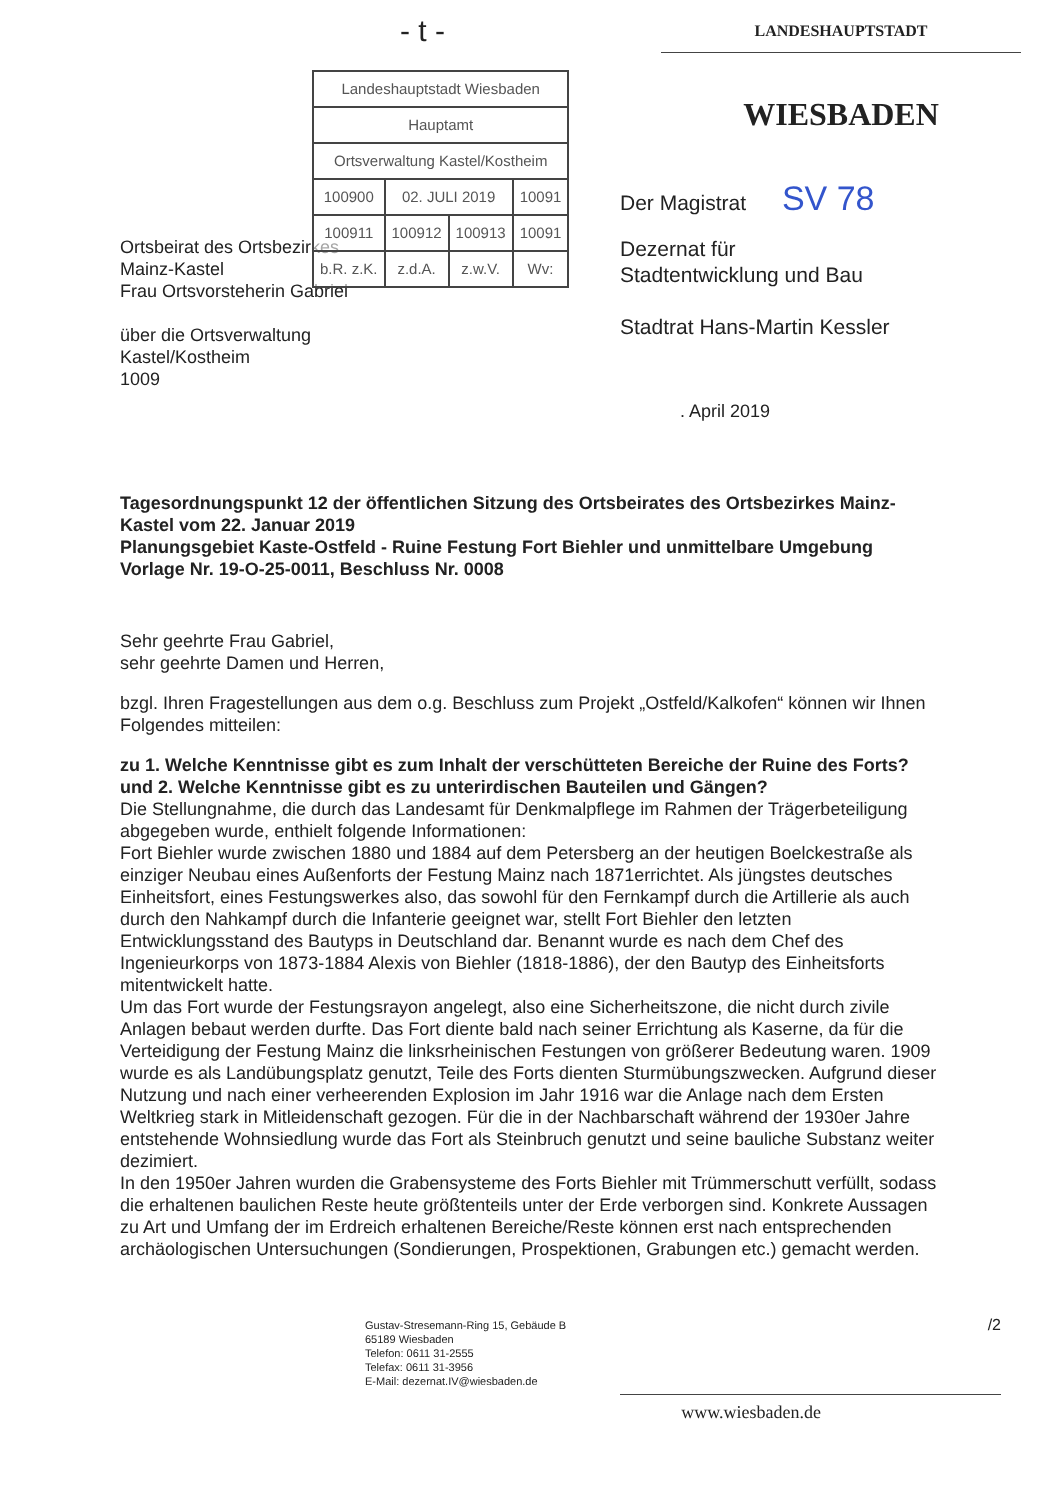- t -
LANDESHAUPTSTADT
WIESBADEN
| Landeshauptstadt Wiesbaden | | | |
| Hauptamt | | | |
| Ortsverwaltung Kastel/Kostheim | | | |
| 100900 | 02. JULI 2019 | | 10091 |
| 100911 | 100912 | 100913 | 10091 |
| b.R. z.K. | z.d.A. | z.w.V. | Wv: |
Der Magistrat SV 78
Ortsbeirat des Ortsbezirkes
Mainz-Kastel
Frau Ortsvorsteherin Gabriel
über die Ortsverwaltung
Kastel/Kostheim
1009
Dezernat für
Stadtentwicklung und Bau
Stadtrat Hans-Martin Kessler
. April 2019
Tagesordnungspunkt 12 der öffentlichen Sitzung des Ortsbeirates des Ortsbezirkes Mainz-Kastel vom 22. Januar 2019
Planungsgebiet Kaste-Ostfeld - Ruine Festung Fort Biehler und unmittelbare Umgebung
Vorlage Nr. 19-O-25-0011, Beschluss Nr. 0008
Sehr geehrte Frau Gabriel,
sehr geehrte Damen und Herren,
bzgl. Ihren Fragestellungen aus dem o.g. Beschluss zum Projekt „Ostfeld/Kalkofen“ können wir Ihnen Folgendes mitteilen:
zu 1. Welche Kenntnisse gibt es zum Inhalt der verschütteten Bereiche der Ruine des Forts?
und 2. Welche Kenntnisse gibt es zu unterirdischen Bauteilen und Gängen?
Die Stellungnahme, die durch das Landesamt für Denkmalpflege im Rahmen der Trägerbeteiligung abgegeben wurde, enthielt folgende Informationen:
Fort Biehler wurde zwischen 1880 und 1884 auf dem Petersberg an der heutigen Boelckestraße als einziger Neubau eines Außenforts der Festung Mainz nach 1871errichtet. Als jüngstes deutsches Einheitsfort, eines Festungswerkes also, das sowohl für den Fernkampf durch die Artillerie als auch durch den Nahkampf durch die Infanterie geeignet war, stellt Fort Biehler den letzten Entwicklungsstand des Bautyps in Deutschland dar. Benannt wurde es nach dem Chef des Ingenieurkorps von 1873-1884 Alexis von Biehler (1818-1886), der den Bautyp des Einheitsforts mitentwickelt hatte.
Um das Fort wurde der Festungsrayon angelegt, also eine Sicherheitszone, die nicht durch zivile Anlagen bebaut werden durfte. Das Fort diente bald nach seiner Errichtung als Kaserne, da für die Verteidigung der Festung Mainz die linksrheinischen Festungen von größerer Bedeutung waren. 1909 wurde es als Landübungsplatz genutzt, Teile des Forts dienten Sturmübungszwecken. Aufgrund dieser Nutzung und nach einer verheerenden Explosion im Jahr 1916 war die Anlage nach dem Ersten Weltkrieg stark in Mitleidenschaft gezogen. Für die in der Nachbarschaft während der 1930er Jahre entstehende Wohnsiedlung wurde das Fort als Steinbruch genutzt und seine bauliche Substanz weiter dezimiert.
In den 1950er Jahren wurden die Grabensysteme des Forts Biehler mit Trümmerschutt verfüllt, sodass die erhaltenen baulichen Reste heute größtenteils unter der Erde verborgen sind. Konkrete Aussagen zu Art und Umfang der im Erdreich erhaltenen Bereiche/Reste können erst nach entsprechenden archäologischen Untersuchungen (Sondierungen, Prospektionen, Grabungen etc.) gemacht werden.
Gustav-Stresemann-Ring 15, Gebäude B
65189 Wiesbaden
Telefon: 0611 31-2555
Telefax: 0611 31-3956
E-Mail: dezernat.IV@wiesbaden.de
/2
www.wiesbaden.de